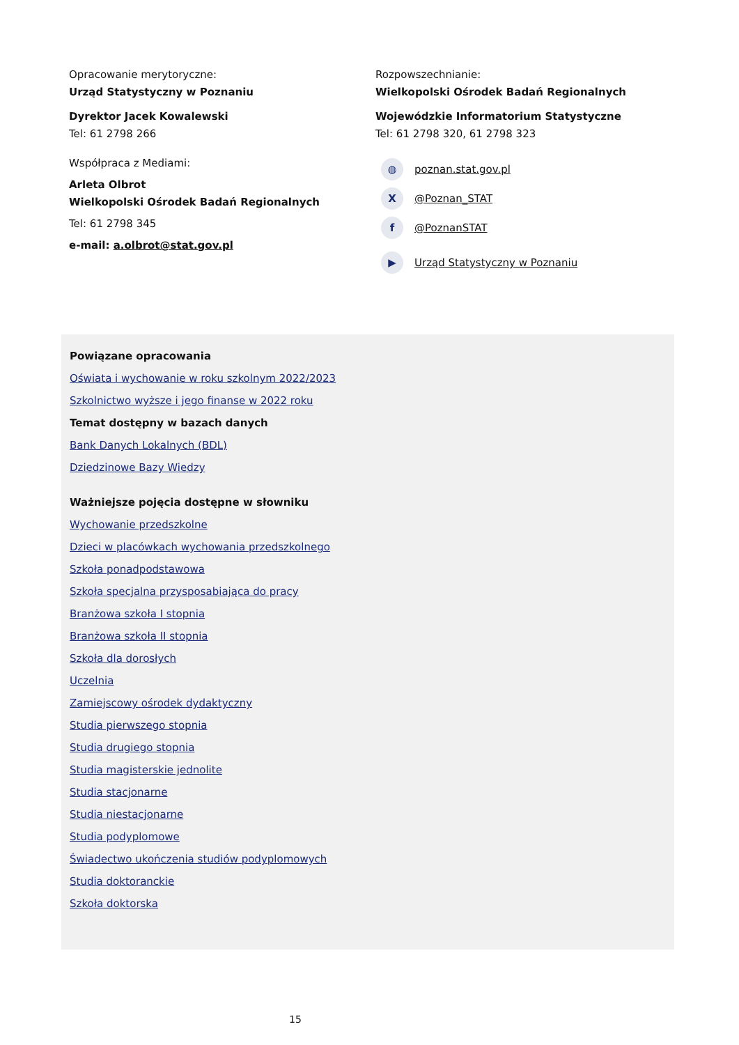Opracowanie merytoryczne:
Urząd Statystyczny w Poznaniu
Dyrektor Jacek Kowalewski
Tel: 61 2798 266
Współpraca z Mediami:
Arleta Olbrot
Wielkopolski Ośrodek Badań Regionalnych
Tel: 61 2798 345
e-mail: a.olbrot@stat.gov.pl
Rozpowszechnianie:
Wielkopolski Ośrodek Badań Regionalnych
Wojewódzkie Informatorium Statystyczne
Tel: 61 2798 320, 61 2798 323
◍ poznan.stat.gov.pl
X @Poznan_STAT
f @PoznanSTAT
▶ Urząd Statystyczny w Poznaniu
Powiązane opracowania
Oświata i wychowanie w roku szkolnym 2022/2023
Szkolnictwo wyższe i jego finanse w 2022 roku
Temat dostępny w bazach danych
Bank Danych Lokalnych (BDL)
Dziedzinowe Bazy Wiedzy
Ważniejsze pojęcia dostępne w słowniku
Wychowanie przedszkolne
Dzieci w placówkach wychowania przedszkolnego
Szkoła ponadpodstawowa
Szkoła specjalna przysposabiająca do pracy
Branżowa szkoła I stopnia
Branżowa szkoła II stopnia
Szkoła dla dorosłych
Uczelnia
Zamiejscowy ośrodek dydaktyczny
Studia pierwszego stopnia
Studia drugiego stopnia
Studia magisterskie jednolite
Studia stacjonarne
Studia niestacjonarne
Studia podyplomowe
Świadectwo ukończenia studiów podyplomowych
Studia doktoranckie
Szkoła doktorska
15